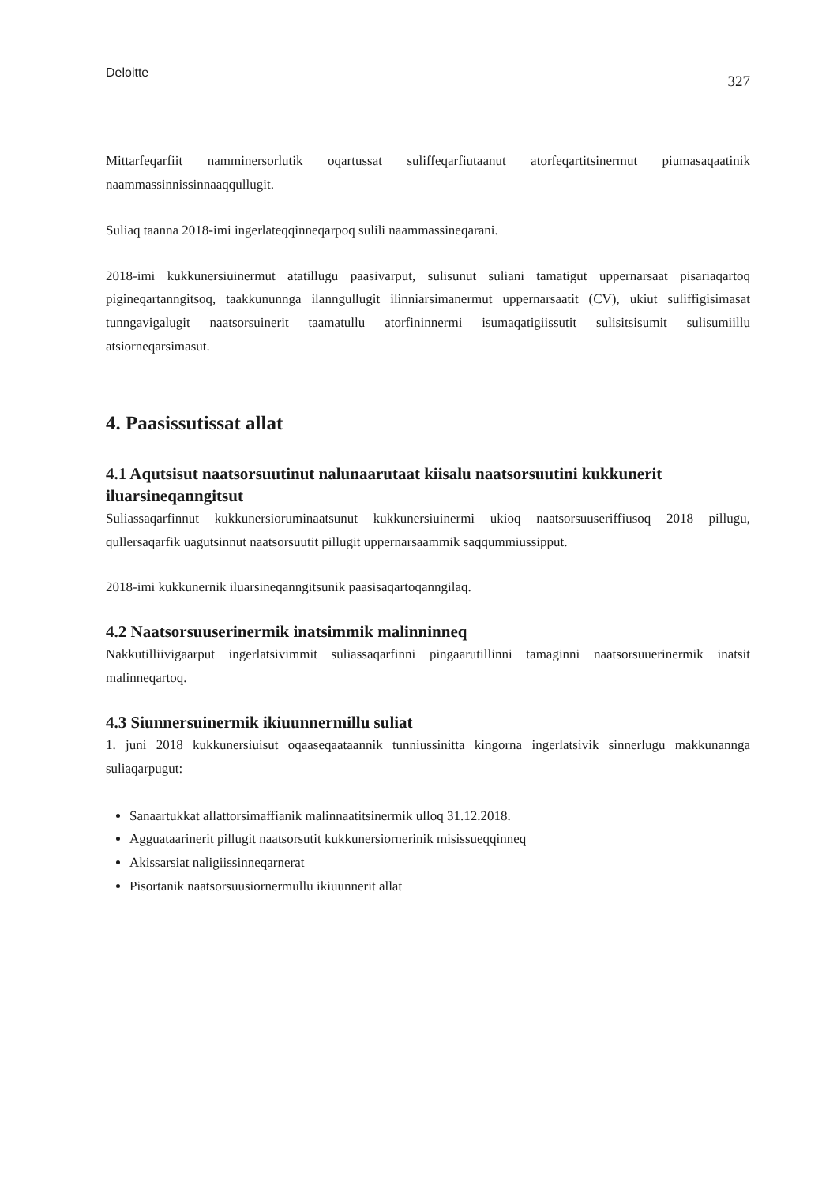Deloitte 327
Mittarfeqarfiit namminersorlutik oqartussat suliffeqarfiutaanut atorfeqartitsinermut piumasaqaatinik naammassinnissinnaaqqullugit.
Suliaq taanna 2018-imi ingerlateqqinneqarpoq sulili naammassineqarani.
2018-imi kukkunersiuinermut atatillugu paasivarput, sulisunut suliani tamatigut uppernarsaat pisariaqartoq pigineqartanngitsoq, taakkununnga ilanngullugit ilinniarsimanermut uppernarsaatit (CV), ukiut suliffigisimasat tunngavigalugit naatsorsuinerit taamatullu atorfininnermi isumaqatigiissutit sulisitsisumit sulisumiillu atsiorneqarsimasut.
4. Paasissutissat allat
4.1 Aqutsisut naatsorsuutinut nalunaarutaat kiisalu naatsorsuutini kukkunerit iluarsineqanngitsut
Suliassaqarfinnut kukkunersioruminaatsunut kukkunersiuinermi ukioq naatsorsuuseriffiusoq 2018 pillugu, qullersaqarfik uagutsinnut naatsorsuutit pillugit uppernarsaammik saqqummiussipput.
2018-imi kukkunernik iluarsineqanngitsunik paasisaqartoqanngilaq.
4.2 Naatsorsuuserinermik inatsimmik malinninneq
Nakkutilliivigaarput ingerlatsivimmit suliassaqarfinni pingaarutillinni tamaginni naatsorsuuerinermik inatsit malinneqartoq.
4.3 Siunnersuinermik ikiuunnermillu suliat
1. juni 2018 kukkunersiuisut oqaaseqaataannik tunniussinitta kingorna ingerlatsivik sinnerlugu makkunannga suliaqarpugut:
Sanaartukkat allattorsimaffianik malinnaatitsinermik ulloq 31.12.2018.
Agguataarinerit pillugit naatsorsutit kukkunersiornerinik misissueqqinneq
Akissarsiat naligiissinneqarnerat
Pisortanik naatsorsuusiornermullu ikiuunnerit allat